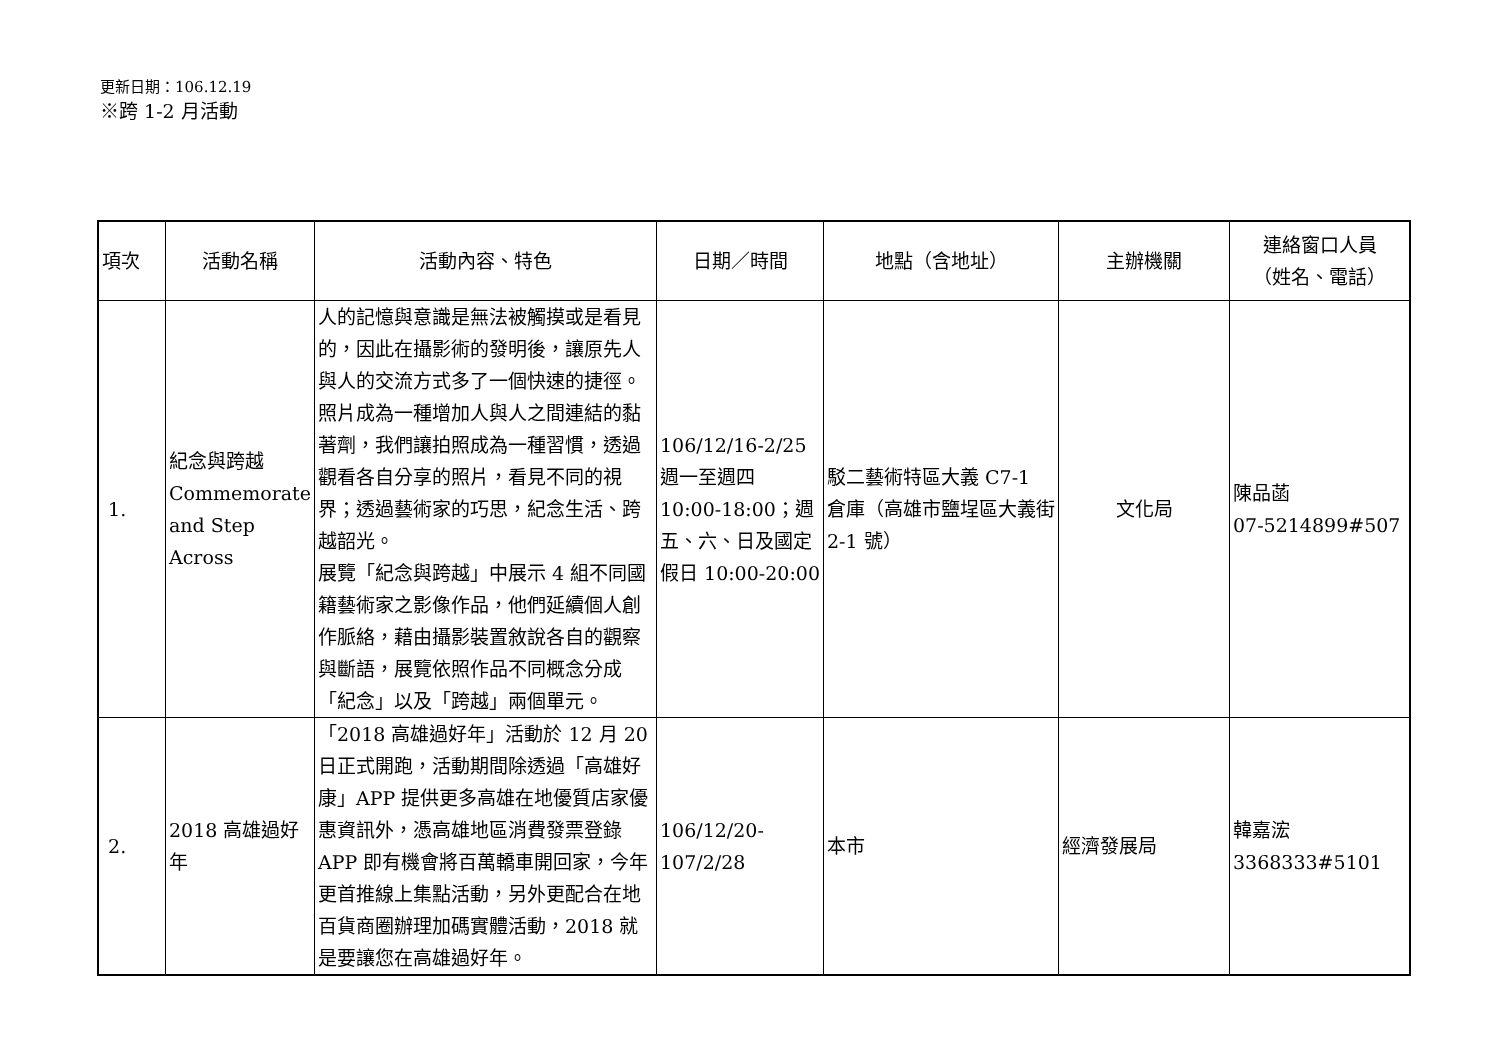更新日期：106.12.19
※跨 1-2 月活動
| 項次 | 活動名稱 | 活動內容、特色 | 日期／時間 | 地點（含地址） | 主辦機關 | 連絡窗口人員 （姓名、電話） |
| --- | --- | --- | --- | --- | --- | --- |
| 1. | 紀念與跨越 Commemorate and Step Across | 人的記憶與意識是無法被觸摸或是看見的，因此在攝影術的發明後，讓原先人與人的交流方式多了一個快速的捷徑。照片成為一種增加人與人之間連結的黏著劑，我們讓拍照成為一種習慣，透過觀看各自分享的照片，看見不同的視界；透過藝術家的巧思，紀念生活、跨越韶光。 展覽「紀念與跨越」中展示 4 組不同國籍藝術家之影像作品，他們延續個人創作脈絡，藉由攝影裝置敘說各自的觀察與斷語，展覽依照作品不同概念分成「紀念」以及「跨越」兩個單元。 | 106/12/16-2/25 週一至週四 10:00-18:00；週五、六、日及國定假日 10:00-20:00 | 駁二藝術特區大義 C7-1 倉庫（高雄市鹽埕區大義街 2-1 號） | 文化局 | 陳品菡 07-5214899#507 |
| 2. | 2018 高雄過好年 | 「2018 高雄過好年」活動於 12 月 20 日正式開跑，活動期間除透過「高雄好康」APP 提供更多高雄在地優質店家優惠資訊外，憑高雄地區消費發票登錄 APP 即有機會將百萬轎車開回家，今年更首推線上集點活動，另外更配合在地百貨商圈辦理加碼實體活動，2018 就是要讓您在高雄過好年。 | 106/12/20-107/2/28 | 本市 | 經濟發展局 | 韓嘉浤 3368333#5101 |